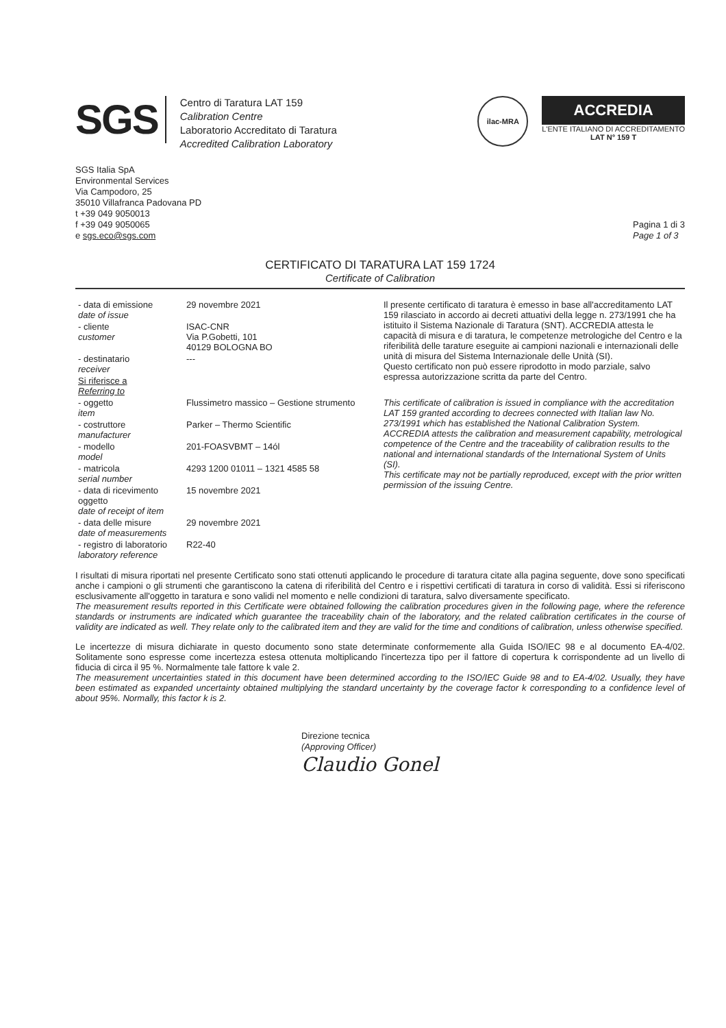SGS
Centro di Taratura LAT 159
Calibration Centre
Laboratorio Accreditato di Taratura
Accredited Calibration Laboratory
ilac-MRA
ACCREDIA
L'ENTE ITALIANO DI ACCREDITAMENTO
LAT N° 159 T
SGS Italia SpA
Environmental Services
Via Campodoro, 25
35010 Villafranca Padovana PD
t +39 049 9050013
f +39 049 9050065
e sgs.eco@sgs.com
Pagina 1 di 3
Page 1 of 3
CERTIFICATO DI TARATURA LAT 159 1724
Certificate of Calibration
| - data di emissione date of issue | 29 novembre 2021 | Il presente certificato di taratura è emesso in base all'accreditamento LAT 159 rilasciato in accordo ai decreti attuativi della legge n. 273/1991 che ha istituito il Sistema Nazionale di Taratura (SNT). ACCREDIA attesta le capacità di misura e di taratura, le competenze metrologiche del Centro e la riferibilità delle tarature eseguite ai campioni nazionali e internazionali delle unità di misura del Sistema Internazionale delle Unità (SI). Questo certificato non può essere riprodotto in modo parziale, salvo espressa autorizzazione scritta da parte del Centro. |
| - cliente customer | ISAC-CNR Via P.Gobetti, 101 40129 BOLOGNA BO | |
| - destinatario receiver | --- | |
| Si riferisce a Referring to | | |
| - oggetto item | Flussimetro massico – Gestione strumento | This certificate of calibration is issued in compliance with the accreditation LAT 159 granted according to decrees connected with Italian law No. 273/1991 which has established the National Calibration System. ACCREDIA attests the calibration and measurement capability, metrological competence of the Centre and the traceability of calibration results to the national and international standards of the International System of Units (SI). This certificate may not be partially reproduced, except with the prior written permission of the issuing Centre. |
| - costruttore manufacturer | Parker – Thermo Scientific | |
| - modello model | 201-FOASVBMT – 14ól | |
| - matricola serial number | 4293 1200 01011 – 1321 4585 58 | |
| - data di ricevimento oggetto date of receipt of item | 15 novembre 2021 | |
| - data delle misure date of measurements | 29 novembre 2021 | |
| - registro di laboratorio laboratory reference | R22-40 | |
I risultati di misura riportati nel presente Certificato sono stati ottenuti applicando le procedure di taratura citate alla pagina seguente, dove sono specificati anche i campioni o gli strumenti che garantiscono la catena di riferibilità del Centro e i rispettivi certificati di taratura in corso di validità. Essi si riferiscono esclusivamente all'oggetto in taratura e sono validi nel momento e nelle condizioni di taratura, salvo diversamente specificato.
The measurement results reported in this Certificate were obtained following the calibration procedures given in the following page, where the reference standards or instruments are indicated which guarantee the traceability chain of the laboratory, and the related calibration certificates in the course of validity are indicated as well. They relate only to the calibrated item and they are valid for the time and conditions of calibration, unless otherwise specified.
Le incertezze di misura dichiarate in questo documento sono state determinate conformemente alla Guida ISO/IEC 98 e al documento EA-4/02. Solitamente sono espresse come incertezza estesa ottenuta moltiplicando l'incertezza tipo per il fattore di copertura k corrispondente ad un livello di fiducia di circa il 95 %. Normalmente tale fattore k vale 2.
The measurement uncertainties stated in this document have been determined according to the ISO/IEC Guide 98 and to EA-4/02. Usually, they have been estimated as expanded uncertainty obtained multiplying the standard uncertainty by the coverage factor k corresponding to a confidence level of about 95%. Normally, this factor k is 2.
Direzione tecnica
(Approving Officer)
Claudio Gonel